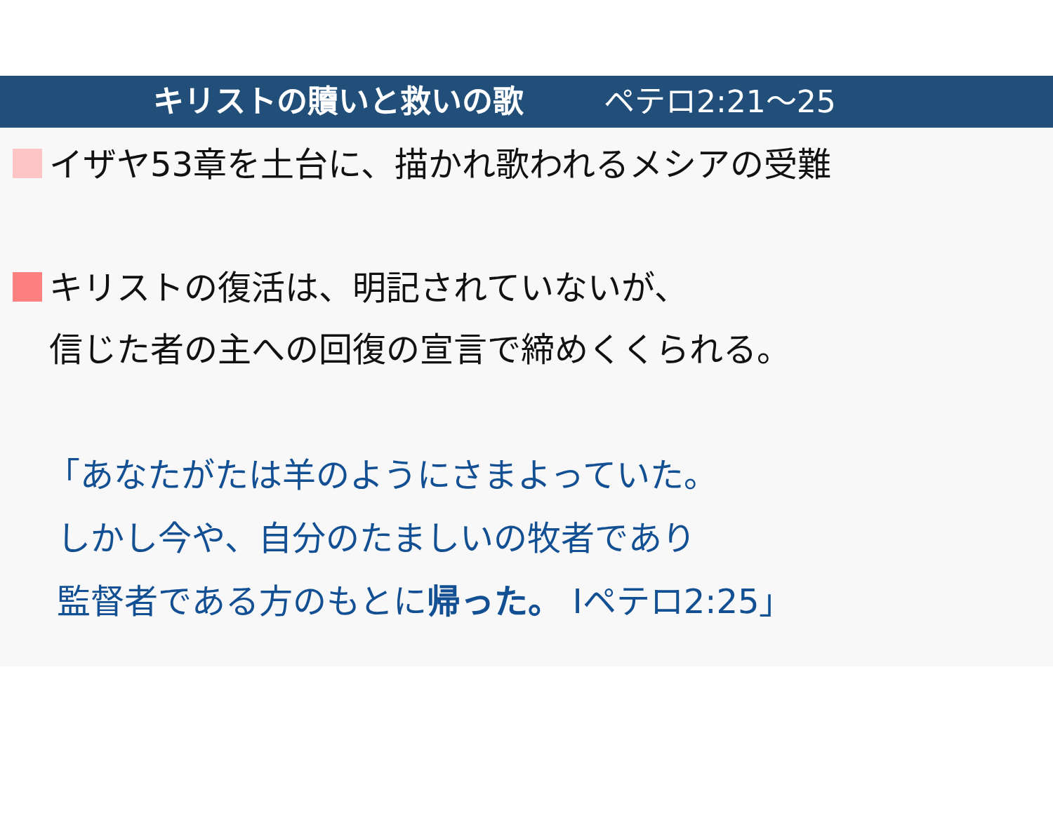キリストの贖いと救いの歌 ペテロ2:21〜25
イザヤ53章を土台に、描かれ歌われるメシアの受難
キリストの復活は、明記されていないが、
信じた者の主への回復の宣言で締めくくられる。
「あなたがたは羊のようにさまよっていた。
しかし今や、自分のたましいの牧者であり
監督者である方のもとに帰った。 Ⅰペテロ2:25」